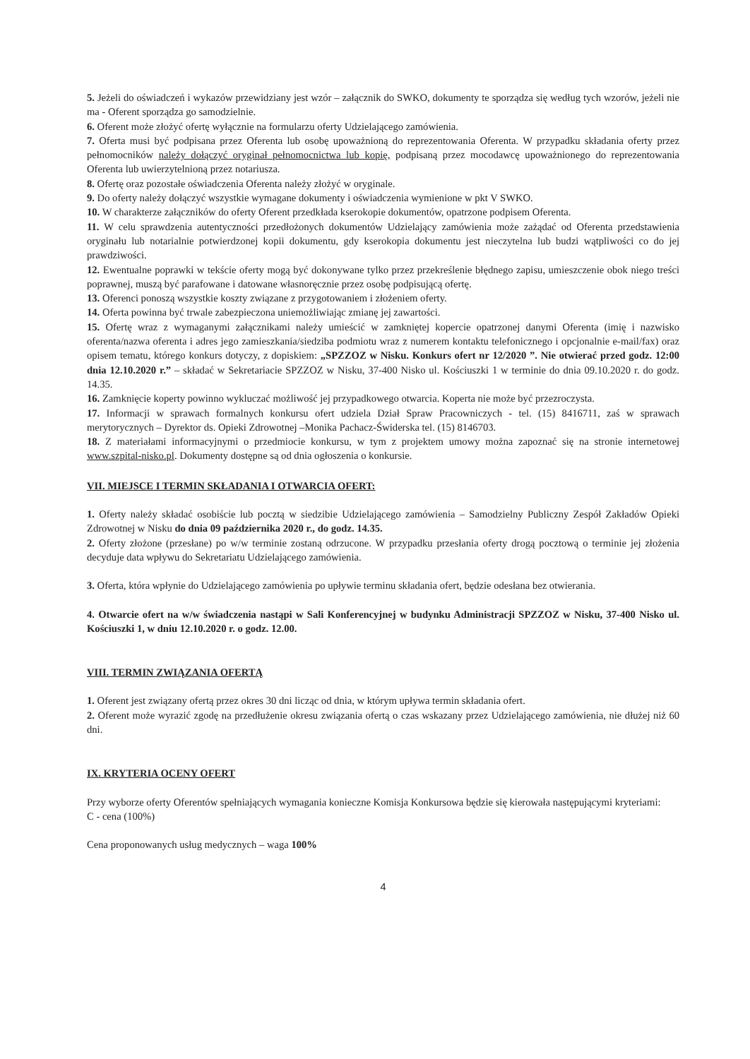5. Jeżeli do oświadczeń i wykazów przewidziany jest wzór – załącznik do SWKO, dokumenty te sporządza się według tych wzorów, jeżeli nie ma - Oferent sporządza go samodzielnie.
6. Oferent może złożyć ofertę wyłącznie na formularzu oferty Udzielającego zamówienia.
7. Oferta musi być podpisana przez Oferenta lub osobę upoważnioną do reprezentowania Oferenta. W przypadku składania oferty przez pełnomocników należy dołączyć oryginał pełnomocnictwa lub kopię, podpisaną przez mocodawcę upoważnionego do reprezentowania Oferenta lub uwierzytelnioną przez notariusza.
8. Ofertę oraz pozostałe oświadczenia Oferenta należy złożyć w oryginale.
9. Do oferty należy dołączyć wszystkie wymagane dokumenty i oświadczenia wymienione w pkt V SWKO.
10. W charakterze załączników do oferty Oferent przedkłada kserokopie dokumentów, opatrzone podpisem Oferenta.
11. W celu sprawdzenia autentyczności przedłożonych dokumentów Udzielający zamówienia może zażądać od Oferenta przedstawienia oryginału lub notarialnie potwierdzonej kopii dokumentu, gdy kserokopia dokumentu jest nieczytelna lub budzi wątpliwości co do jej prawdziwości.
12. Ewentualne poprawki w tekście oferty mogą być dokonywane tylko przez przekreślenie błędnego zapisu, umieszczenie obok niego treści poprawnej, muszą być parafowane i datowane własnoręcznie przez osobę podpisującą ofertę.
13. Oferenci ponoszą wszystkie koszty związane z przygotowaniem i złożeniem oferty.
14. Oferta powinna być trwale zabezpieczona uniemożliwiając zmianę jej zawartości.
15. Ofertę wraz z wymaganymi załącznikami należy umieścić w zamkniętej kopercie opatrzonej danymi Oferenta (imię i nazwisko oferenta/nazwa oferenta i adres jego zamieszkania/siedziba podmiotu wraz z numerem kontaktu telefonicznego i opcjonalnie e-mail/fax) oraz opisem tematu, którego konkurs dotyczy, z dopiskiem: „SPZZOZ w Nisku. Konkurs ofert nr 12/2020 ”. Nie otwierać przed godz. 12:00 dnia 12.10.2020 r.” – składać w Sekretariacie SPZZOZ w Nisku, 37-400 Nisko ul. Kościuszki 1 w terminie do dnia 09.10.2020 r. do godz. 14.35.
16. Zamknięcie koperty powinno wykluczać możliwość jej przypadkowego otwarcia. Koperta nie może być przezroczysta.
17. Informacji w sprawach formalnych konkursu ofert udziela Dział Spraw Pracowniczych - tel. (15) 8416711, zaś w sprawach merytorycznych – Dyrektor ds. Opieki Zdrowotnej –Monika Pachacz-Świderska tel. (15) 8146703.
18. Z materiałami informacyjnymi o przedmiocie konkursu, w tym z projektem umowy można zapoznać się na stronie internetowej www.szpital-nisko.pl. Dokumenty dostępne są od dnia ogłoszenia o konkursie.
VII. MIEJSCE I TERMIN SKŁADANIA I OTWARCIA OFERT:
1. Oferty należy składać osobiście lub pocztą w siedzibie Udzielającego zamówienia – Samodzielny Publiczny Zespół Zakładów Opieki Zdrowotnej w Nisku do dnia 09 października 2020 r., do godz. 14.35.
2. Oferty złożone (przesłane) po w/w terminie zostaną odrzucone. W przypadku przesłania oferty drogą pocztową o terminie jej złożenia decyduje data wpływu do Sekretariatu Udzielającego zamówienia.
3. Oferta, która wpłynie do Udzielającego zamówienia po upływie terminu składania ofert, będzie odesłana bez otwierania.
4. Otwarcie ofert na w/w świadczenia nastąpi w Sali Konferencyjnej w budynku Administracji SPZZOZ w Nisku, 37-400 Nisko ul. Kościuszki 1, w dniu 12.10.2020 r. o godz. 12.00.
VIII. TERMIN ZWIĄZANIA OFERTĄ
1. Oferent jest związany ofertą przez okres 30 dni licząc od dnia, w którym upływa termin składania ofert.
2. Oferent może wyrazić zgodę na przedłużenie okresu związania ofertą o czas wskazany przez Udzielającego zamówienia, nie dłużej niż 60 dni.
IX. KRYTERIA OCENY OFERT
Przy wyborze oferty Oferentów spełniających wymagania konieczne Komisja Konkursowa będzie się kierowała następującymi kryteriami:
C - cena (100%)
Cena proponowanych usług medycznych – waga 100%
4